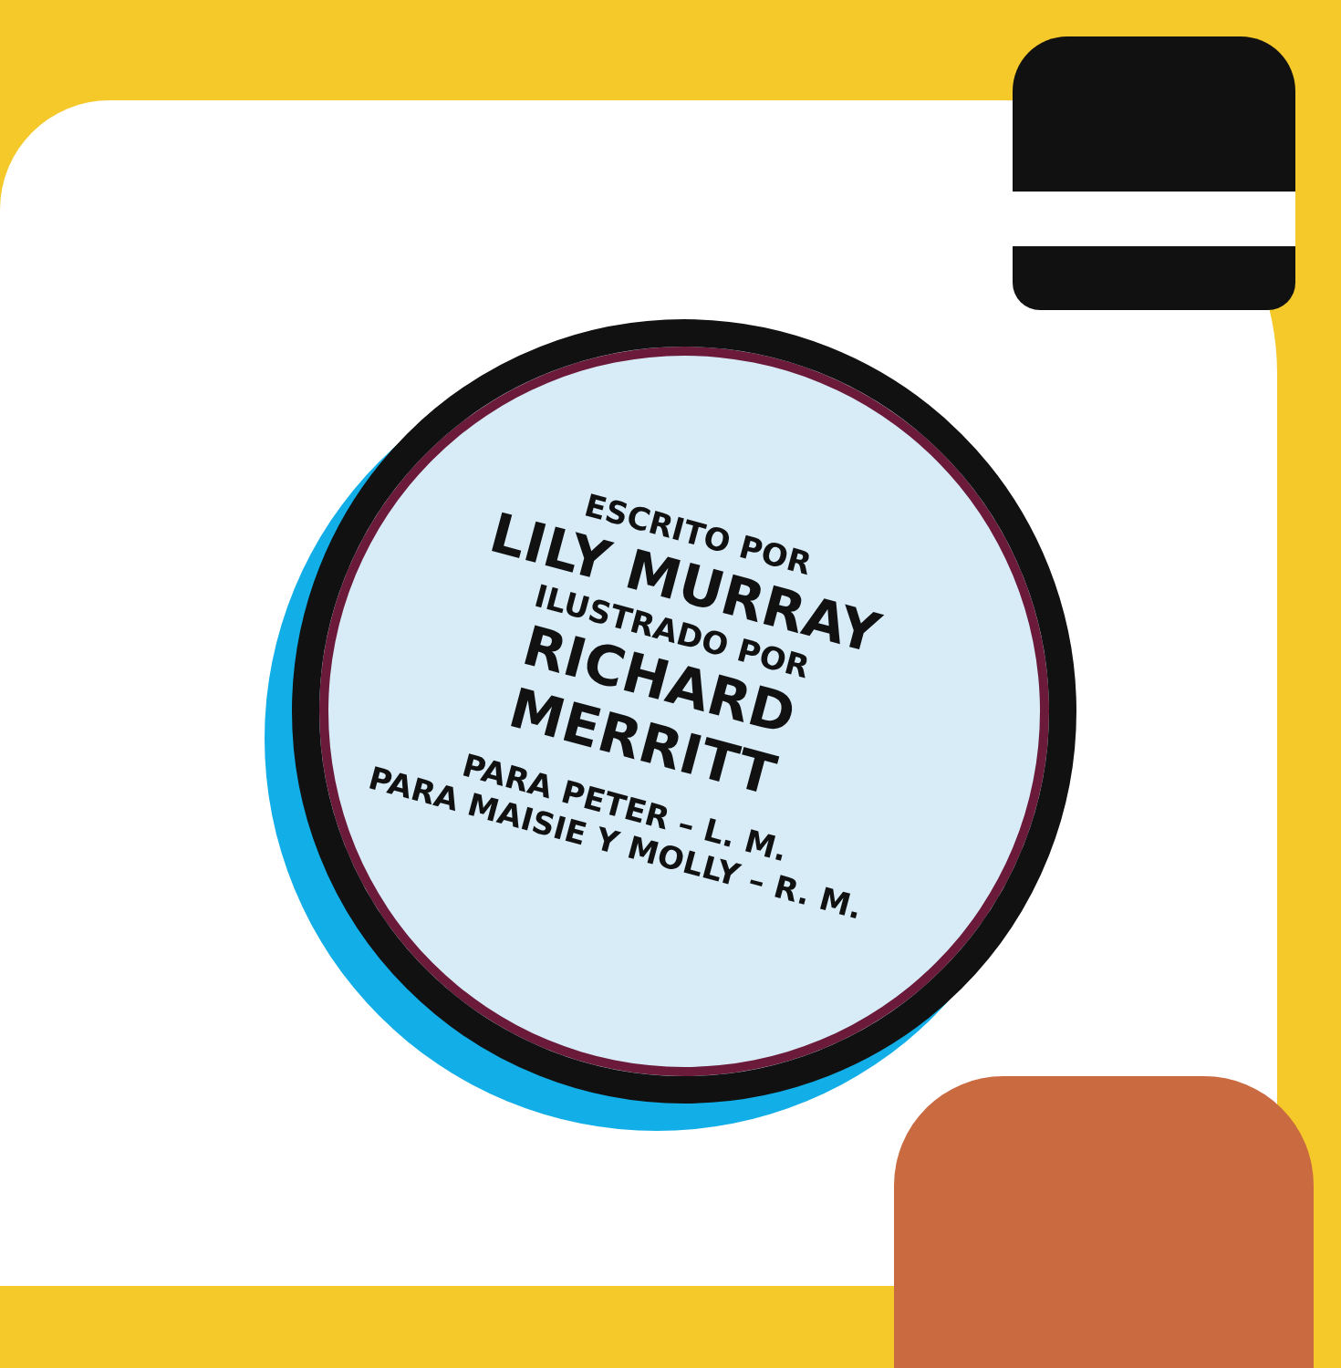ESCRITO POR
LILY MURRAY
ILUSTRADO POR
RICHARD MERRITT
PARA PETER – L. M.
PARA MAISIE Y MOLLY – R. M.